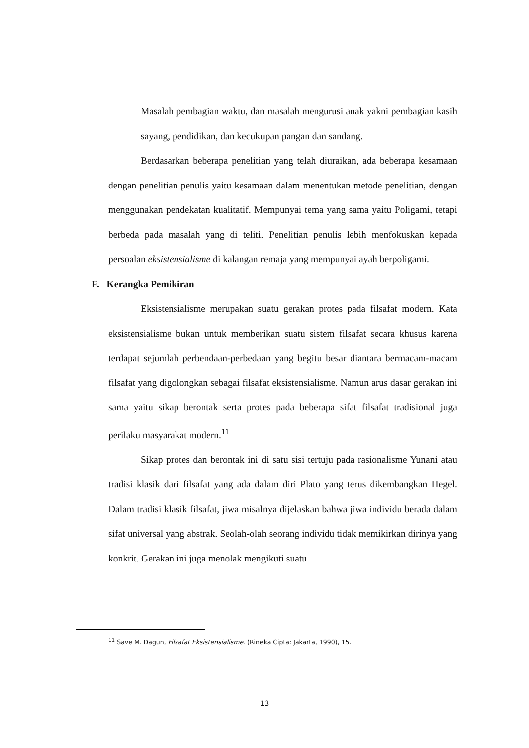Masalah pembagian waktu, dan masalah mengurusi anak yakni pembagian kasih sayang, pendidikan, dan kecukupan pangan dan sandang.
Berdasarkan beberapa penelitian yang telah diuraikan, ada beberapa kesamaan dengan penelitian penulis yaitu kesamaan dalam menentukan metode penelitian, dengan menggunakan pendekatan kualitatif. Mempunyai tema yang sama yaitu Poligami, tetapi berbeda pada masalah yang di teliti. Penelitian penulis lebih menfokuskan kepada persoalan eksistensialisme di kalangan remaja yang mempunyai ayah berpoligami.
F. Kerangka Pemikiran
Eksistensialisme merupakan suatu gerakan protes pada filsafat modern. Kata eksistensialisme bukan untuk memberikan suatu sistem filsafat secara khusus karena terdapat sejumlah perbendaan-perbedaan yang begitu besar diantara bermacam-macam filsafat yang digolongkan sebagai filsafat eksistensialisme. Namun arus dasar gerakan ini sama yaitu sikap berontak serta protes pada beberapa sifat filsafat tradisional juga perilaku masyarakat modern.<sup>11</sup>
Sikap protes dan berontak ini di satu sisi tertuju pada rasionalisme Yunani atau tradisi klasik dari filsafat yang ada dalam diri Plato yang terus dikembangkan Hegel. Dalam tradisi klasik filsafat, jiwa misalnya dijelaskan bahwa jiwa individu berada dalam sifat universal yang abstrak. Seolah-olah seorang individu tidak memikirkan dirinya yang konkrit. Gerakan ini juga menolak mengikuti suatu
<sup>11</sup> Save M. Dagun, Filsafat Eksistensialisme. (Rineka Cipta: Jakarta, 1990), 15.
13